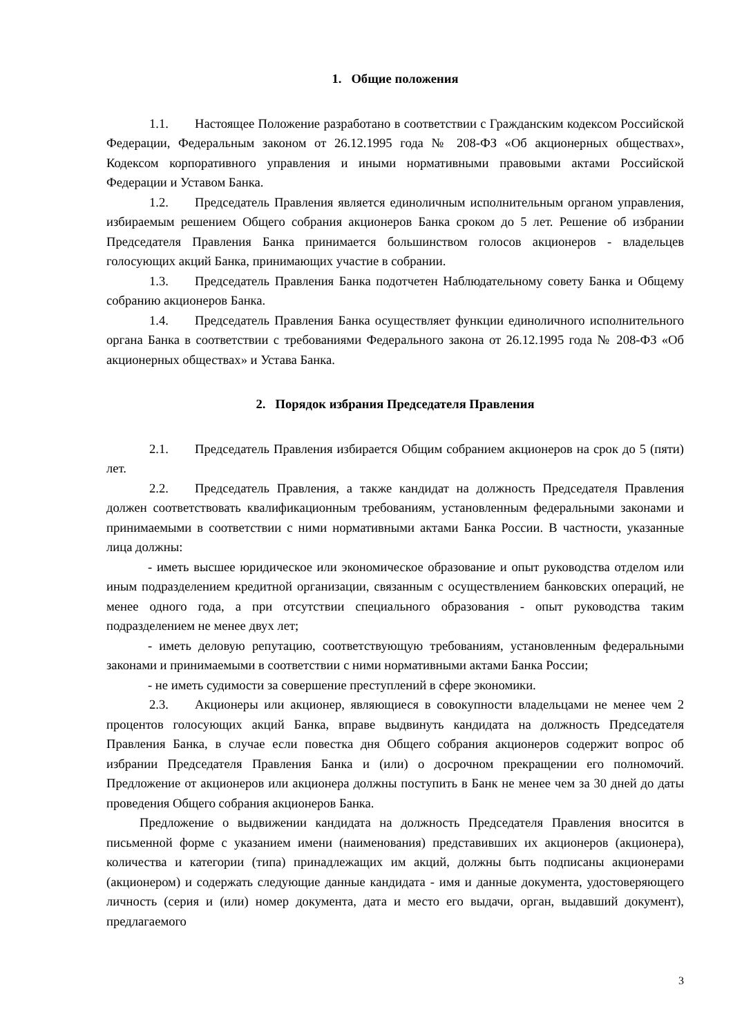1. Общие положения
1.1. Настоящее Положение разработано в соответствии с Гражданским кодексом Российской Федерации, Федеральным законом от 26.12.1995 года № 208-ФЗ «Об акционерных обществах», Кодексом корпоративного управления и иными нормативными правовыми актами Российской Федерации и Уставом Банка.
1.2. Председатель Правления является единоличным исполнительным органом управления, избираемым решением Общего собрания акционеров Банка сроком до 5 лет. Решение об избрании Председателя Правления Банка принимается большинством голосов акционеров - владельцев голосующих акций Банка, принимающих участие в собрании.
1.3. Председатель Правления Банка подотчетен Наблюдательному совету Банка и Общему собранию акционеров Банка.
1.4. Председатель Правления Банка осуществляет функции единоличного исполнительного органа Банка в соответствии с требованиями Федерального закона от 26.12.1995 года № 208-ФЗ «Об акционерных обществах» и Устава Банка.
2. Порядок избрания Председателя Правления
2.1. Председатель Правления избирается Общим собранием акционеров на срок до 5 (пяти) лет.
2.2. Председатель Правления, а также кандидат на должность Председателя Правления должен соответствовать квалификационным требованиям, установленным федеральными законами и принимаемыми в соответствии с ними нормативными актами Банка России. В частности, указанные лица должны:
- иметь высшее юридическое или экономическое образование и опыт руководства отделом или иным подразделением кредитной организации, связанным с осуществлением банковских операций, не менее одного года, а при отсутствии специального образования - опыт руководства таким подразделением не менее двух лет;
- иметь деловую репутацию, соответствующую требованиям, установленным федеральными законами и принимаемыми в соответствии с ними нормативными актами Банка России;
- не иметь судимости за совершение преступлений в сфере экономики.
2.3. Акционеры или акционер, являющиеся в совокупности владельцами не менее чем 2 процентов голосующих акций Банка, вправе выдвинуть кандидата на должность Председателя Правления Банка, в случае если повестка дня Общего собрания акционеров содержит вопрос об избрании Председателя Правления Банка и (или) о досрочном прекращении его полномочий. Предложение от акционеров или акционера должны поступить в Банк не менее чем за 30 дней до даты проведения Общего собрания акционеров Банка.
Предложение о выдвижении кандидата на должность Председателя Правления вносится в письменной форме с указанием имени (наименования) представивших их акционеров (акционера), количества и категории (типа) принадлежащих им акций, должны быть подписаны акционерами (акционером) и содержать следующие данные кандидата - имя и данные документа, удостоверяющего личность (серия и (или) номер документа, дата и место его выдачи, орган, выдавший документ), предлагаемого
3